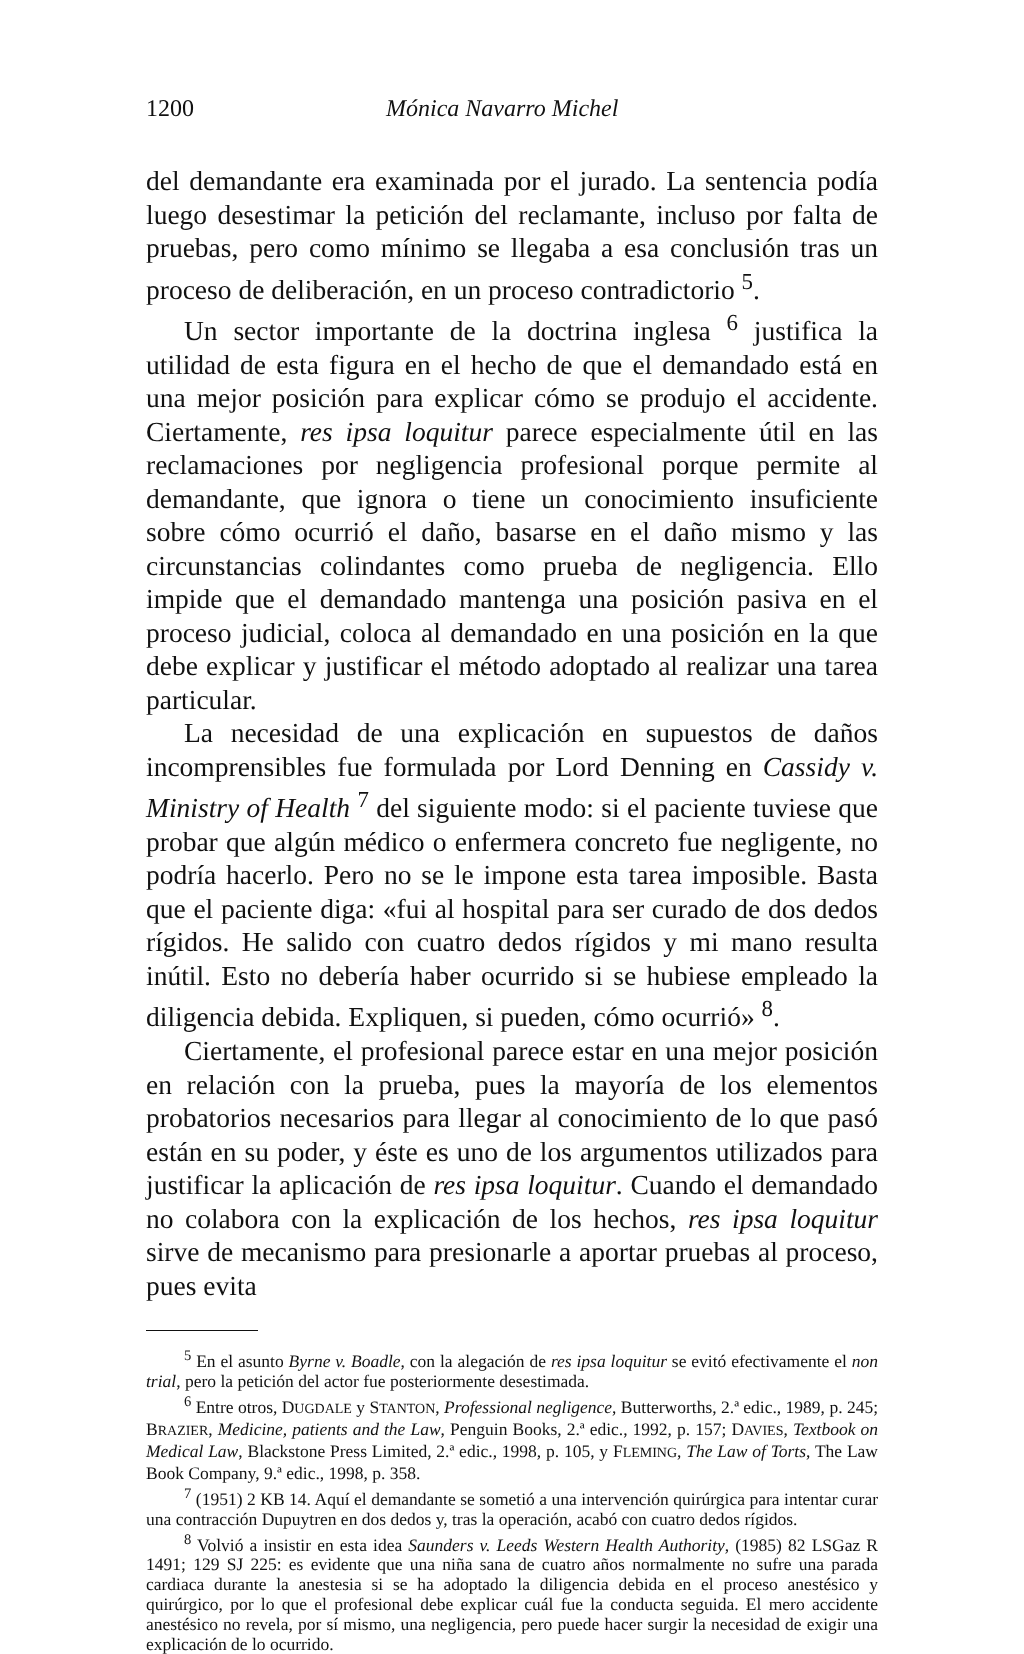1200 Mónica Navarro Michel
del demandante era examinada por el jurado. La sentencia podía luego desestimar la petición del reclamante, incluso por falta de pruebas, pero como mínimo se llegaba a esa conclusión tras un proceso de deliberación, en un proceso contradictorio <sup>5</sup>.
Un sector importante de la doctrina inglesa <sup>6</sup> justifica la utilidad de esta figura en el hecho de que el demandado está en una mejor posición para explicar cómo se produjo el accidente. Ciertamente, res ipsa loquitur parece especialmente útil en las reclamaciones por negligencia profesional porque permite al demandante, que ignora o tiene un conocimiento insuficiente sobre cómo ocurrió el daño, basarse en el daño mismo y las circunstancias colindantes como prueba de negligencia. Ello impide que el demandado mantenga una posición pasiva en el proceso judicial, coloca al demandado en una posición en la que debe explicar y justificar el método adoptado al realizar una tarea particular.
La necesidad de una explicación en supuestos de daños incomprensibles fue formulada por Lord Denning en Cassidy v. Ministry of Health <sup>7</sup> del siguiente modo: si el paciente tuviese que probar que algún médico o enfermera concreto fue negligente, no podría hacerlo. Pero no se le impone esta tarea imposible. Basta que el paciente diga: «fui al hospital para ser curado de dos dedos rígidos. He salido con cuatro dedos rígidos y mi mano resulta inútil. Esto no debería haber ocurrido si se hubiese empleado la diligencia debida. Expliquen, si pueden, cómo ocurrió» <sup>8</sup>.
Ciertamente, el profesional parece estar en una mejor posición en relación con la prueba, pues la mayoría de los elementos probatorios necesarios para llegar al conocimiento de lo que pasó están en su poder, y éste es uno de los argumentos utilizados para justificar la aplicación de res ipsa loquitur. Cuando el demandado no colabora con la explicación de los hechos, res ipsa loquitur sirve de mecanismo para presionarle a aportar pruebas al proceso, pues evita
<sup>5</sup> En el asunto Byrne v. Boadle, con la alegación de res ipsa loquitur se evitó efectivamente el non trial, pero la petición del actor fue posteriormente desestimada.
<sup>6</sup> Entre otros, DUGDALE y STANTON, Professional negligence, Butterworths, 2.ª edic., 1989, p. 245; BRAZIER, Medicine, patients and the Law, Penguin Books, 2.ª edic., 1992, p. 157; DAVIES, Textbook on Medical Law, Blackstone Press Limited, 2.ª edic., 1998, p. 105, y FLEMING, The Law of Torts, The Law Book Company, 9.ª edic., 1998, p. 358.
<sup>7</sup> (1951) 2 KB 14. Aquí el demandante se sometió a una intervención quirúrgica para intentar curar una contracción Dupuytren en dos dedos y, tras la operación, acabó con cuatro dedos rígidos.
<sup>8</sup> Volvió a insistir en esta idea Saunders v. Leeds Western Health Authority, (1985) 82 LSGaz R 1491; 129 SJ 225: es evidente que una niña sana de cuatro años normalmente no sufre una parada cardiaca durante la anestesia si se ha adoptado la diligencia debida en el proceso anestésico y quirúrgico, por lo que el profesional debe explicar cuál fue la conducta seguida. El mero accidente anestésico no revela, por sí mismo, una negligencia, pero puede hacer surgir la necesidad de exigir una explicación de lo ocurrido.